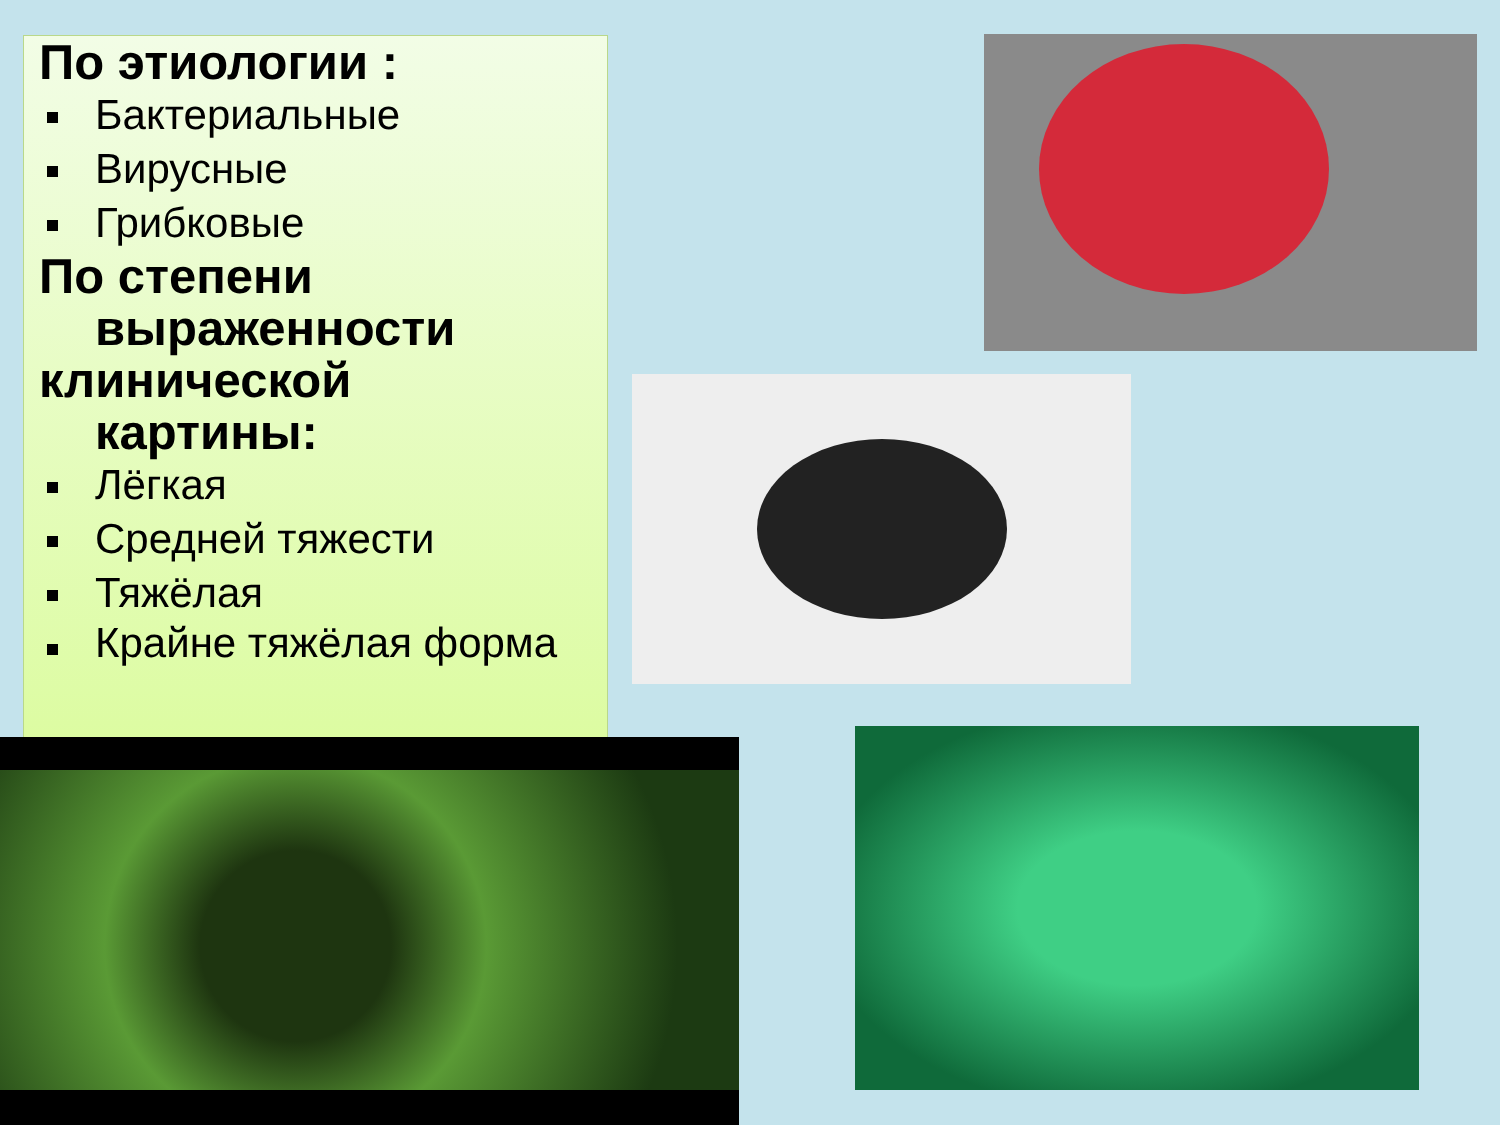По этиологии :
Бактериальные
Вирусные
Грибковые
По степени
выраженности
клинической
картины:
Лёгкая
Средней тяжести
Тяжёлая
Крайне тяжёлая форма